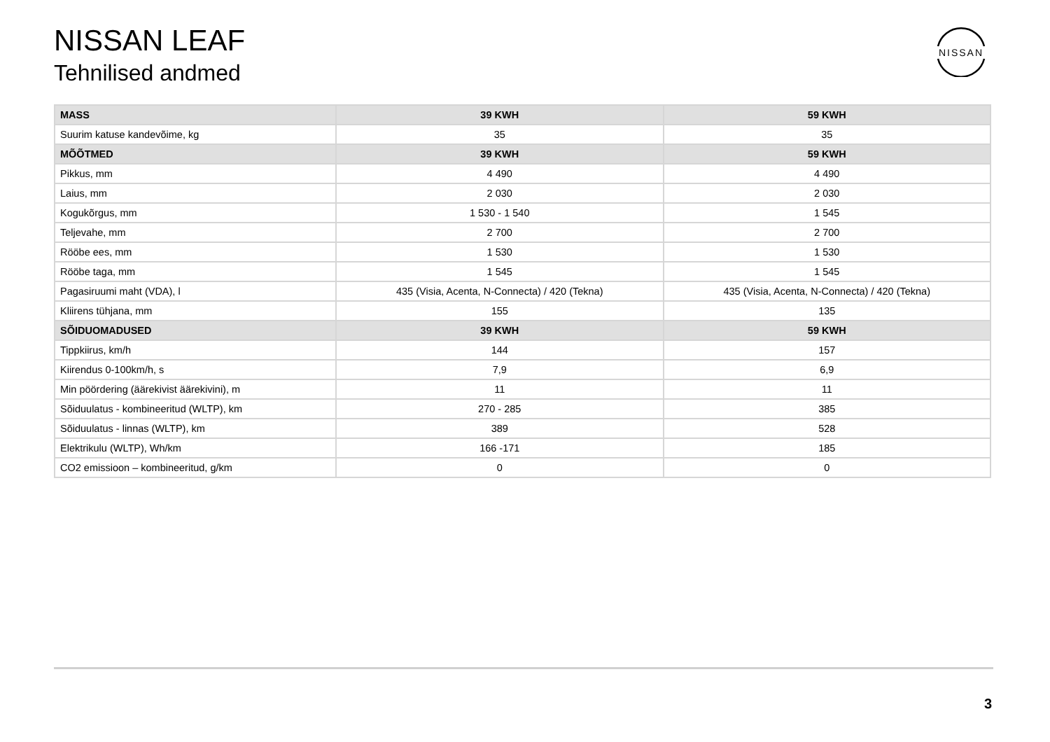NISSAN LEAF
Tehnilised andmed
NISSAN
| MASS | 39 KWH | 59 KWH |
| --- | --- | --- |
| Suurim katuse kandevõime, kg | 35 | 35 |
| MÕÕTMED | 39 KWH | 59 KWH |
| Pikkus, mm | 4 490 | 4 490 |
| Laius, mm | 2 030 | 2 030 |
| Kogukõrgus, mm | 1 530 - 1 540 | 1 545 |
| Teljevahe, mm | 2 700 | 2 700 |
| Rööbe ees, mm | 1 530 | 1 530 |
| Rööbe taga, mm | 1 545 | 1 545 |
| Pagasiruumi maht (VDA), l | 435 (Visia, Acenta, N-Connecta) / 420 (Tekna) | 435 (Visia, Acenta, N-Connecta) / 420 (Tekna) |
| Kliirens tühjana, mm | 155 | 135 |
| SÕIDUOMADUSED | 39 KWH | 59 KWH |
| Tippkiirus, km/h | 144 | 157 |
| Kiirendus 0-100km/h, s | 7,9 | 6,9 |
| Min pöördering (äärekivist äärekivini), m | 11 | 11 |
| Sõiduulatus - kombineeritud (WLTP), km | 270 - 285 | 385 |
| Sõiduulatus - linnas (WLTP), km | 389 | 528 |
| Elektrikulu (WLTP), Wh/km | 166 -171 | 185 |
| CO2 emissioon – kombineeritud, g/km | 0 | 0 |
3